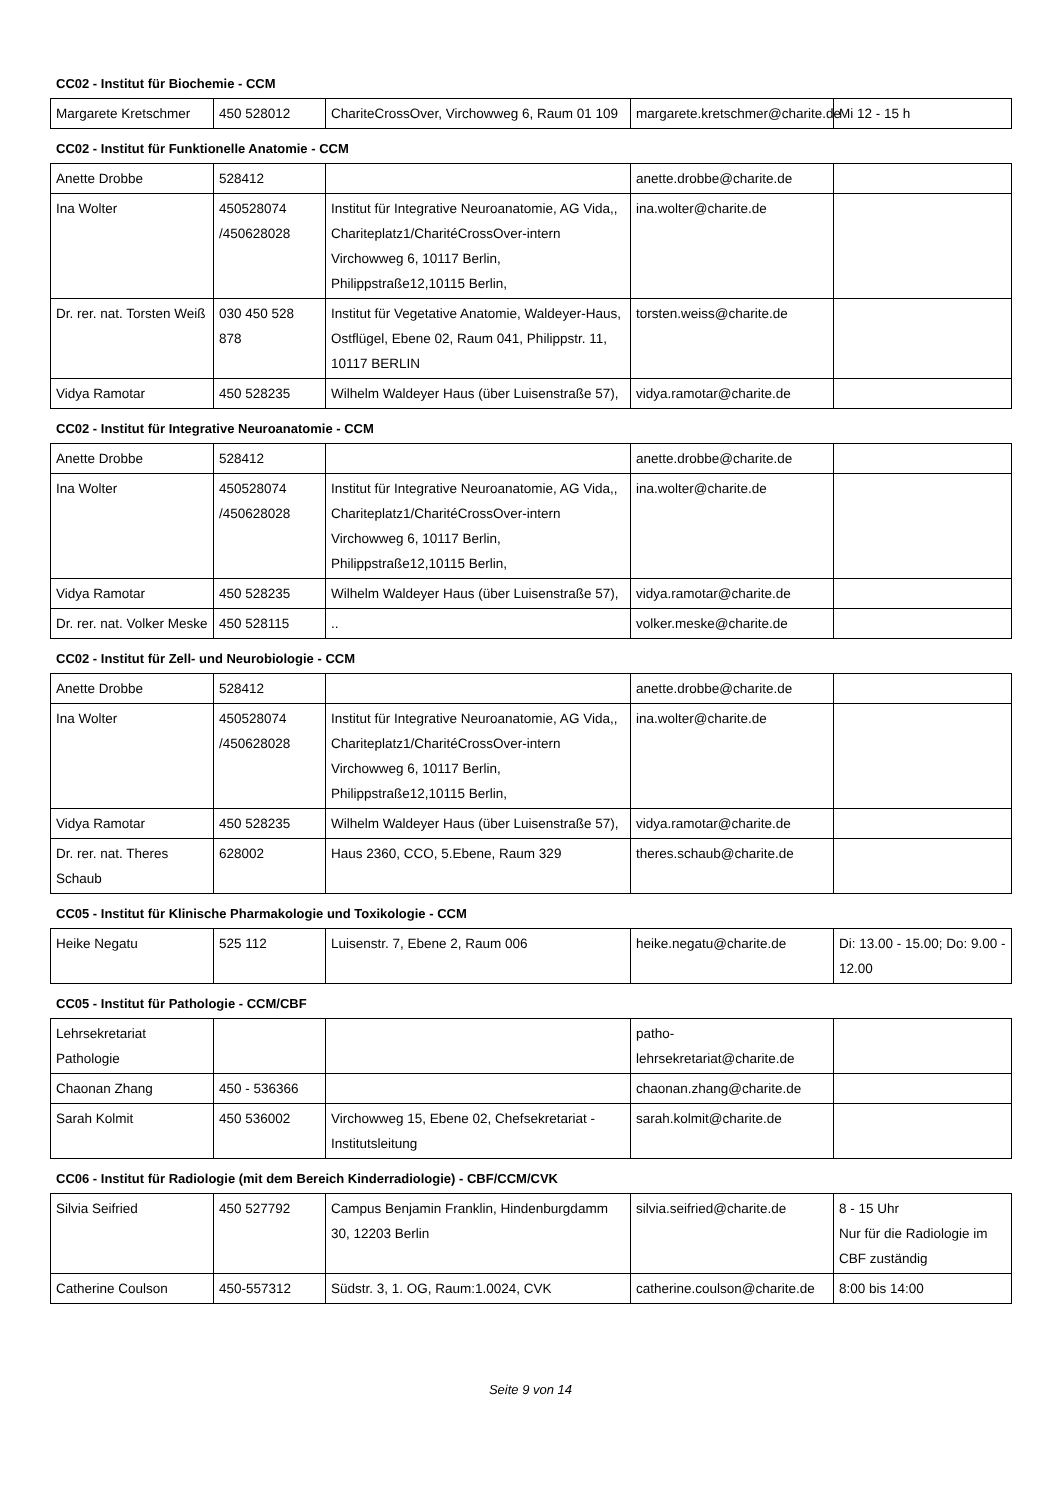CC02 - Institut für Biochemie - CCM
| Margarete Kretschmer | 450 528012 | ChariteCrossOver, Virchowweg 6, Raum 01 109 | margarete.kretschmer@charite.de | Mi 12 - 15 h |
CC02 - Institut für Funktionelle Anatomie - CCM
| Anette Drobbe | 528412 | | anette.drobbe@charite.de | |
| Ina Wolter | 450528074 /450628028 | Institut für Integrative Neuroanatomie, AG Vida,, Chariteplatz1/CharitéCrossOver-intern Virchowweg 6, 10117 Berlin, Philippstraße12,10115 Berlin, | ina.wolter@charite.de | |
| Dr. rer. nat. Torsten Weiß | 030 450 528 878 | Institut für Vegetative Anatomie, Waldeyer-Haus, Ostflügel, Ebene 02, Raum 041, Philippstr. 11, 10117 BERLIN | torsten.weiss@charite.de | |
| Vidya Ramotar | 450 528235 | Wilhelm Waldeyer Haus (über Luisenstraße 57), | vidya.ramotar@charite.de | |
CC02 - Institut für Integrative Neuroanatomie - CCM
| Anette Drobbe | 528412 | | anette.drobbe@charite.de | |
| Ina Wolter | 450528074 /450628028 | Institut für Integrative Neuroanatomie, AG Vida,, Chariteplatz1/CharitéCrossOver-intern Virchowweg 6, 10117 Berlin, Philippstraße12,10115 Berlin, | ina.wolter@charite.de | |
| Vidya Ramotar | 450 528235 | Wilhelm Waldeyer Haus (über Luisenstraße 57), | vidya.ramotar@charite.de | |
| Dr. rer. nat. Volker Meske | 450 528115 | .. | volker.meske@charite.de | |
CC02 - Institut für Zell- und Neurobiologie - CCM
| Anette Drobbe | 528412 | | anette.drobbe@charite.de | |
| Ina Wolter | 450528074 /450628028 | Institut für Integrative Neuroanatomie, AG Vida,, Chariteplatz1/CharitéCrossOver-intern Virchowweg 6, 10117 Berlin, Philippstraße12,10115 Berlin, | ina.wolter@charite.de | |
| Vidya Ramotar | 450 528235 | Wilhelm Waldeyer Haus (über Luisenstraße 57), | vidya.ramotar@charite.de | |
| Dr. rer. nat. Theres Schaub | 628002 | Haus 2360, CCO, 5.Ebene, Raum 329 | theres.schaub@charite.de | |
CC05 - Institut für Klinische Pharmakologie und Toxikologie - CCM
| Heike Negatu | 525 112 | Luisenstr. 7, Ebene 2, Raum 006 | heike.negatu@charite.de | Di: 13.00 - 15.00; Do: 9.00 - 12.00 |
CC05 - Institut für Pathologie - CCM/CBF
| Lehrsekretariat Pathologie | | | patho-lehrsekretariat@charite.de | |
| Chaonan Zhang | 450 - 536366 | | chaonan.zhang@charite.de | |
| Sarah Kolmit | 450 536002 | Virchowweg 15, Ebene 02, Chefsekretariat - Institutsleitung | sarah.kolmit@charite.de | |
CC06 - Institut für Radiologie (mit dem Bereich Kinderradiologie) - CBF/CCM/CVK
| Silvia Seifried | 450 527792 | Campus Benjamin Franklin, Hindenburgdamm 30, 12203 Berlin | silvia.seifried@charite.de | 8 - 15 Uhr Nur für die Radiologie im CBF zuständig |
| Catherine Coulson | 450-557312 | Südstr. 3, 1. OG, Raum:1.0024, CVK | catherine.coulson@charite.de | 8:00 bis 14:00 |
Seite 9 von 14